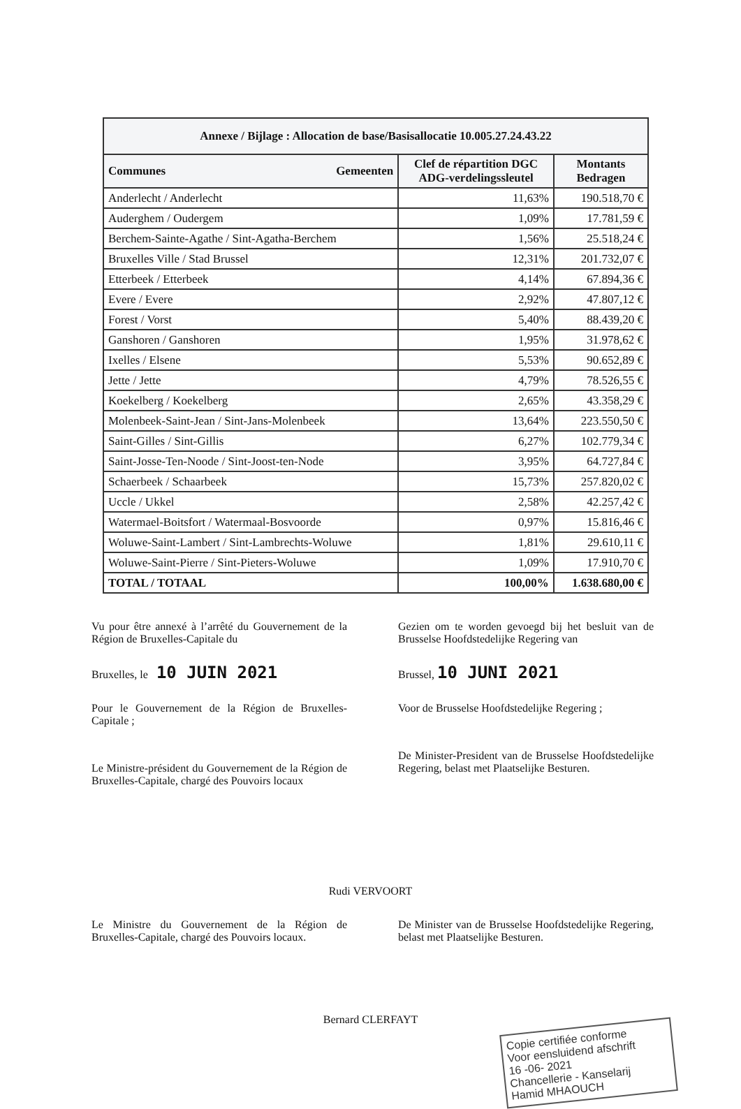| Annexe / Bijlage : Allocation de base/Basisallocatie 10.005.27.24.43.22 | | |
| --- | --- | --- |
| Communes Gemeenten | Clef de répartition DGC ADG-verdelingssleutel | Montants Bedragen |
| Anderlecht / Anderlecht | 11,63% | 190.518,70 € |
| Auderghem / Oudergem | 1,09% | 17.781,59 € |
| Berchem-Sainte-Agathe / Sint-Agatha-Berchem | 1,56% | 25.518,24 € |
| Bruxelles Ville / Stad Brussel | 12,31% | 201.732,07 € |
| Etterbeek / Etterbeek | 4,14% | 67.894,36 € |
| Evere / Evere | 2,92% | 47.807,12 € |
| Forest / Vorst | 5,40% | 88.439,20 € |
| Ganshoren / Ganshoren | 1,95% | 31.978,62 € |
| Ixelles / Elsene | 5,53% | 90.652,89 € |
| Jette / Jette | 4,79% | 78.526,55 € |
| Koekelberg / Koekelberg | 2,65% | 43.358,29 € |
| Molenbeek-Saint-Jean / Sint-Jans-Molenbeek | 13,64% | 223.550,50 € |
| Saint-Gilles / Sint-Gillis | 6,27% | 102.779,34 € |
| Saint-Josse-Ten-Noode / Sint-Joost-ten-Node | 3,95% | 64.727,84 € |
| Schaerbeek / Schaarbeek | 15,73% | 257.820,02 € |
| Uccle / Ukkel | 2,58% | 42.257,42 € |
| Watermael-Boitsfort / Watermaal-Bosvoorde | 0,97% | 15.816,46 € |
| Woluwe-Saint-Lambert / Sint-Lambrechts-Woluwe | 1,81% | 29.610,11 € |
| Woluwe-Saint-Pierre / Sint-Pieters-Woluwe | 1,09% | 17.910,70 € |
| TOTAL / TOTAAL | 100,00% | 1.638.680,00 € |
Vu pour être annexé à l’arrêté du Gouvernement de la Région de Bruxelles-Capitale du
Bruxelles, le 10 JUIN 2021
Pour le Gouvernement de la Région de Bruxelles-Capitale ;
Le Ministre-président du Gouvernement de la Région de Bruxelles-Capitale, chargé des Pouvoirs locaux
Gezien om te worden gevoegd bij het besluit van de Brusselse Hoofdstedelijke Regering van
Brussel, 10 JUNI 2021
Voor de Brusselse Hoofdstedelijke Regering ;
De Minister-President van de Brusselse Hoofdstedelijke Regering, belast met Plaatselijke Besturen.
Rudi VERVOORT
Le Ministre du Gouvernement de la Région de Bruxelles-Capitale, chargé des Pouvoirs locaux.
De Minister van de Brusselse Hoofdstedelijke Regering, belast met Plaatselijke Besturen.
Bernard CLERFAYT
Copie certifiée conforme
Voor eensluidend afschrift
16 -06- 2021
Chancellerie - Kanselarij
Hamid MHAOUCH